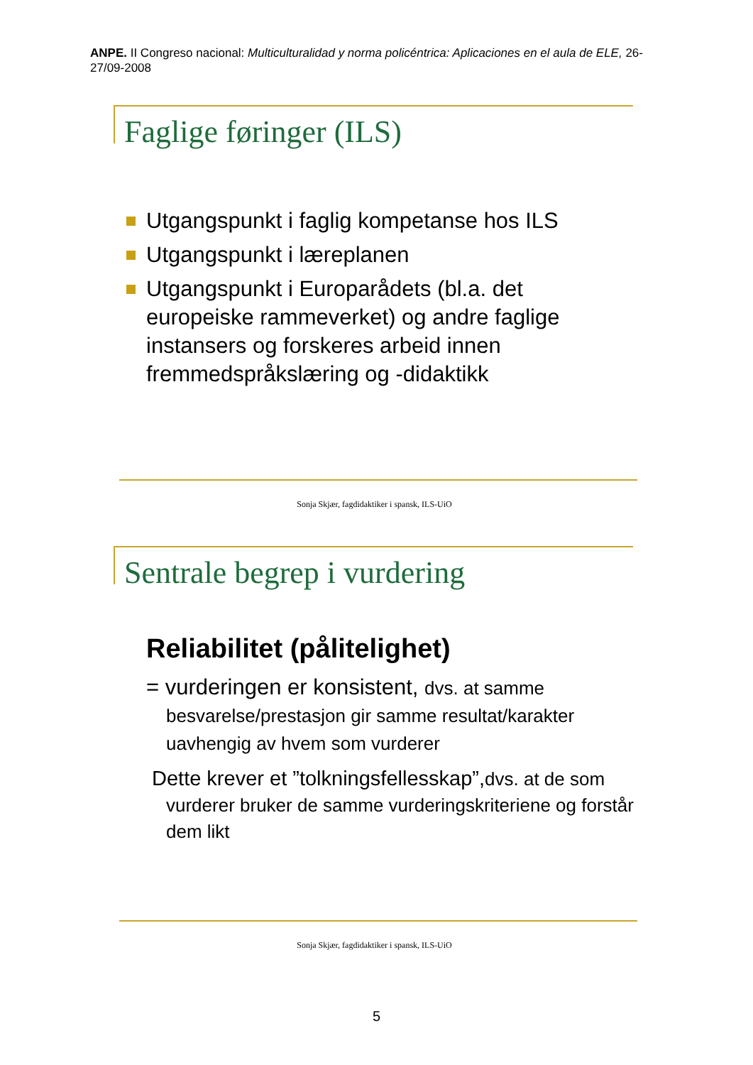ANPE. II Congreso nacional: Multiculturalidad y norma policéntrica: Aplicaciones en el aula de ELE, 26-27/09-2008
Faglige føringer (ILS)
Utgangspunkt i faglig kompetanse hos ILS
Utgangspunkt i læreplanen
Utgangspunkt i Europarådets (bl.a. det europeiske rammeverket) og andre faglige instansers og forskeres arbeid innen fremmedspråkslæring og -didaktikk
Sonja Skjær, fagdidaktiker i spansk, ILS-UiO
Sentrale begrep i vurdering
Reliabilitet (pålitelighet)
= vurderingen er konsistent, dvs. at samme besvarelse/prestasjon gir samme resultat/karakter uavhengig av hvem som vurderer
Dette krever et ”tolkningsfellesskap”,dvs. at de som vurderer bruker de samme vurderingskriteriene og forstår dem likt
Sonja Skjær, fagdidaktiker i spansk, ILS-UiO
5